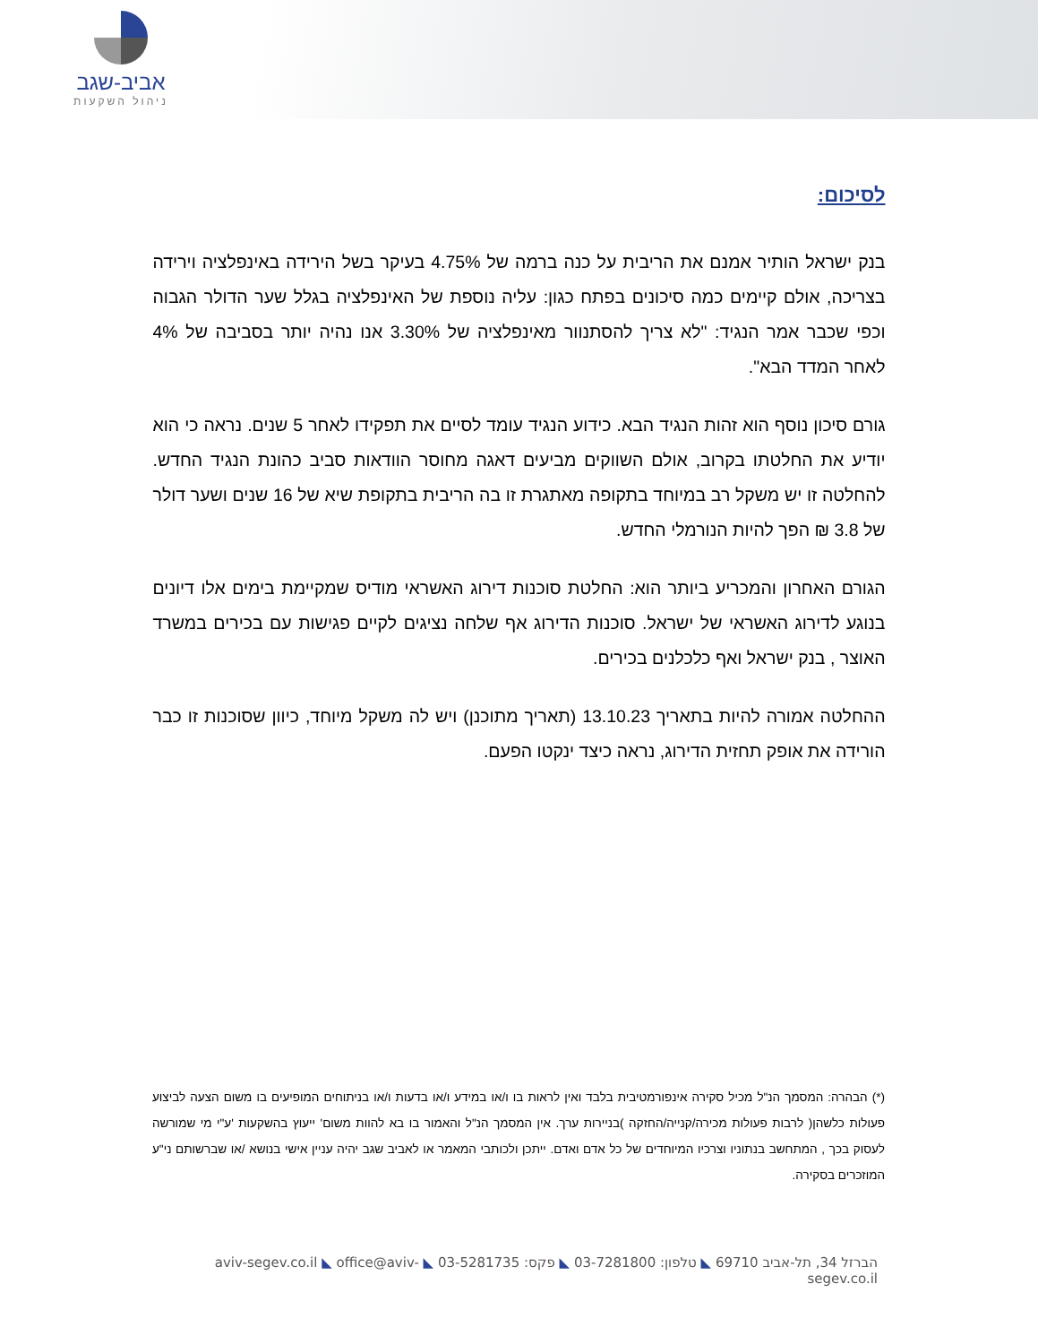אביב-שגב
ניהול השקעות
לסיכום:
בנק ישראל הותיר אמנם את הריבית על כנה ברמה של 4.75% בעיקר בשל הירידה באינפלציה וירידה בצריכה, אולם קיימים כמה סיכונים בפתח כגון: עליה נוספת של האינפלציה בגלל שער הדולר הגבוה וכפי שכבר אמר הנגיד: "לא צריך להסתנוור מאינפלציה של 3.30% אנו נהיה יותר בסביבה של 4% לאחר המדד הבא".
גורם סיכון נוסף הוא זהות הנגיד הבא. כידוע הנגיד עומד לסיים את תפקידו לאחר 5 שנים. נראה כי הוא יודיע את החלטתו בקרוב, אולם השווקים מביעים דאגה מחוסר הוודאות סביב כהונת הנגיד החדש. להחלטה זו יש משקל רב במיוחד בתקופה מאתגרת זו בה הריבית בתקופת שיא של 16 שנים ושער דולר של 3.8 ₪ הפך להיות הנורמלי החדש.
הגורם האחרון והמכריע ביותר הוא: החלטת סוכנות דירוג האשראי מודיס שמקיימת בימים אלו דיונים בנוגע לדירוג האשראי של ישראל. סוכנות הדירוג אף שלחה נציגים לקיים פגישות עם בכירים במשרד האוצר , בנק ישראל ואף כלכלנים בכירים.
ההחלטה אמורה להיות בתאריך 13.10.23 (תאריך מתוכנן) ויש לה משקל מיוחד, כיוון שסוכנות זו כבר הורידה את אופק תחזית הדירוג, נראה כיצד ינקטו הפעם.
(*) הבהרה: המסמך הנ"ל מכיל סקירה אינפורמטיבית בלבד ואין לראות בו ו/או במידע ו/או בדעות ו/או בניתוחים המופיעים בו משום הצעה לביצוע פעולות כלשהן( לרבות פעולות מכירה/קנייה/החזקה )בניירות ערך. אין המסמך הנ"ל והאמור בו בא להוות משום' ייעוץ בהשקעות 'ע"י מי שמורשה לעסוק בכך , המתחשב בנתוניו וצרכיו המיוחדים של כל אדם ואדם. ייתכן ולכותבי המאמר או לאביב שגב יהיה עניין אישי בנושא /או שברשותם ני"ע המוזכרים בסקירה.
הברזל 34, תל-אביב 69710 ◣ טלפון: 03-7281800 ◣ פקס: 03-5281735 ◣ aviv-segev.co.il ◣ office@aviv-segev.co.il